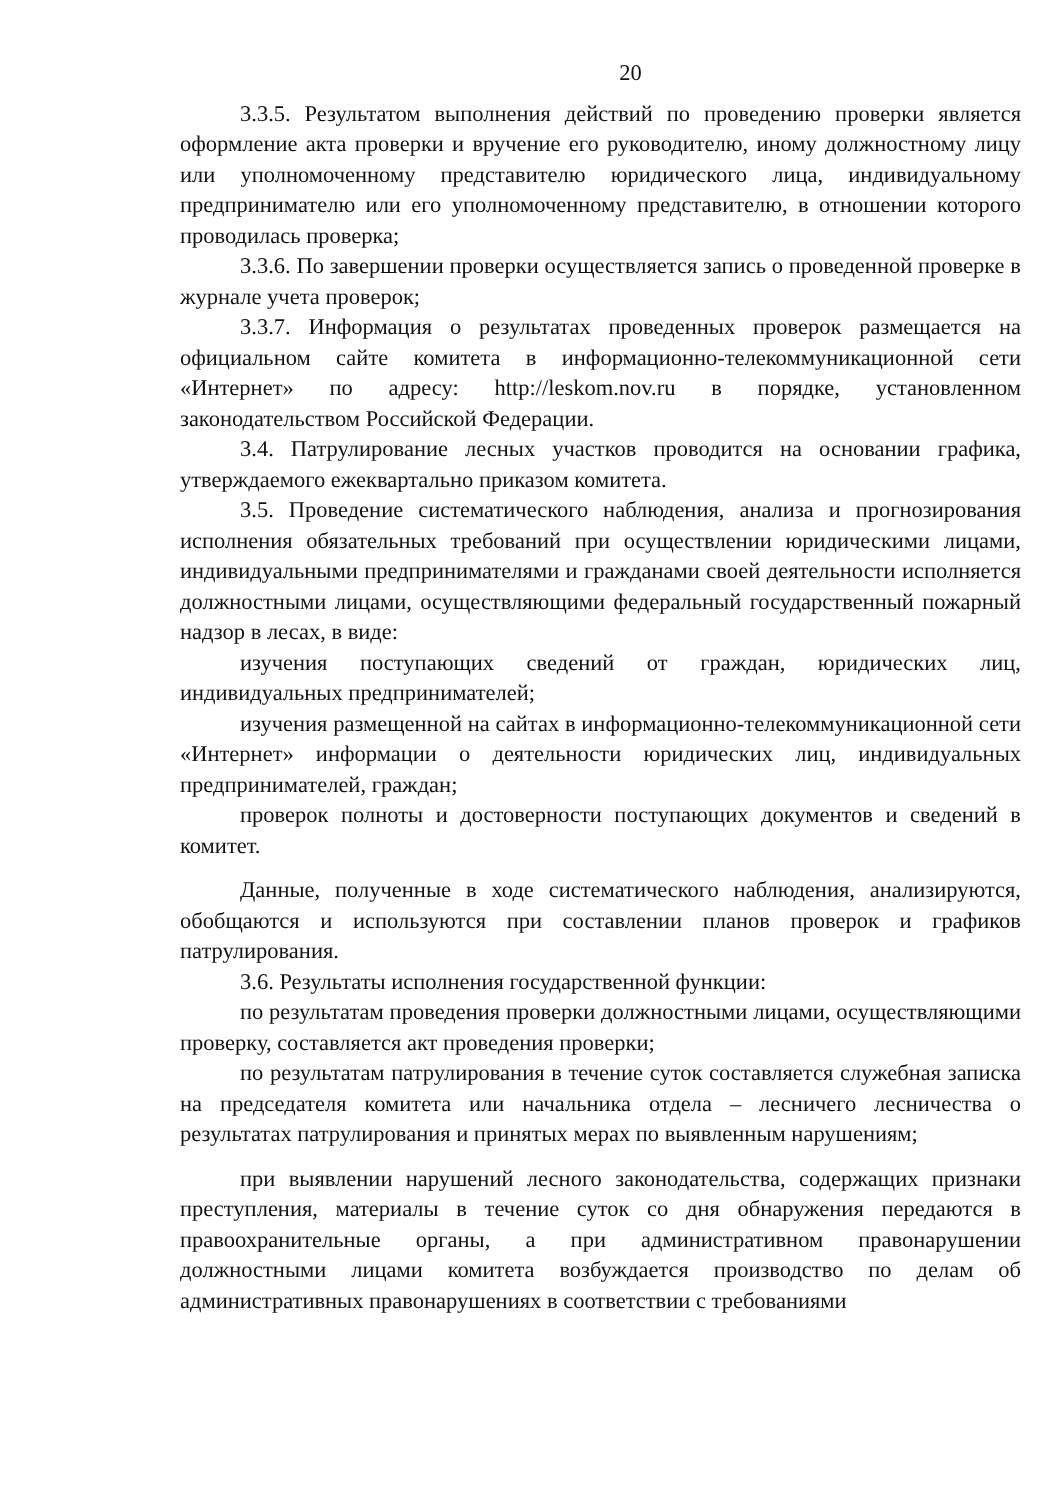20
3.3.5. Результатом выполнения действий по проведению проверки является оформление акта проверки и вручение его руководителю, иному должностному лицу или уполномоченному представителю юридического лица, индивидуальному предпринимателю или его уполномоченному представителю, в отношении которого проводилась проверка;
3.3.6. По завершении проверки осуществляется запись о проведенной проверке в журнале учета проверок;
3.3.7. Информация о результатах проведенных проверок размещается на официальном сайте комитета в информационно-телекоммуникационной сети «Интернет» по адресу: http://leskom.nov.ru в порядке, установленном законодательством Российской Федерации.
3.4. Патрулирование лесных участков проводится на основании графика, утверждаемого ежеквартально приказом комитета.
3.5. Проведение систематического наблюдения, анализа и прогнозирования исполнения обязательных требований при осуществлении юридическими лицами, индивидуальными предпринимателями и гражданами своей деятельности исполняется должностными лицами, осуществляющими федеральный государственный пожарный надзор в лесах, в виде:
изучения поступающих сведений от граждан, юридических лиц, индивидуальных предпринимателей;
изучения размещенной на сайтах в информационно-телекоммуникационной сети «Интернет» информации о деятельности юридических лиц, индивидуальных предпринимателей, граждан;
проверок полноты и достоверности поступающих документов и сведений в комитет.
Данные, полученные в ходе систематического наблюдения, анализируются, обобщаются и используются при составлении планов проверок и графиков патрулирования.
3.6. Результаты исполнения государственной функции:
по результатам проведения проверки должностными лицами, осуществляющими проверку, составляется акт проведения проверки;
по результатам патрулирования в течение суток составляется служебная записка на председателя комитета или начальника отдела – лесничего лесничества о результатах патрулирования и принятых мерах по выявленным нарушениям;
при выявлении нарушений лесного законодательства, содержащих признаки преступления, материалы в течение суток со дня обнаружения передаются в правоохранительные органы, а при административном правонарушении должностными лицами комитета возбуждается производство по делам об административных правонарушениях в соответствии с требованиями